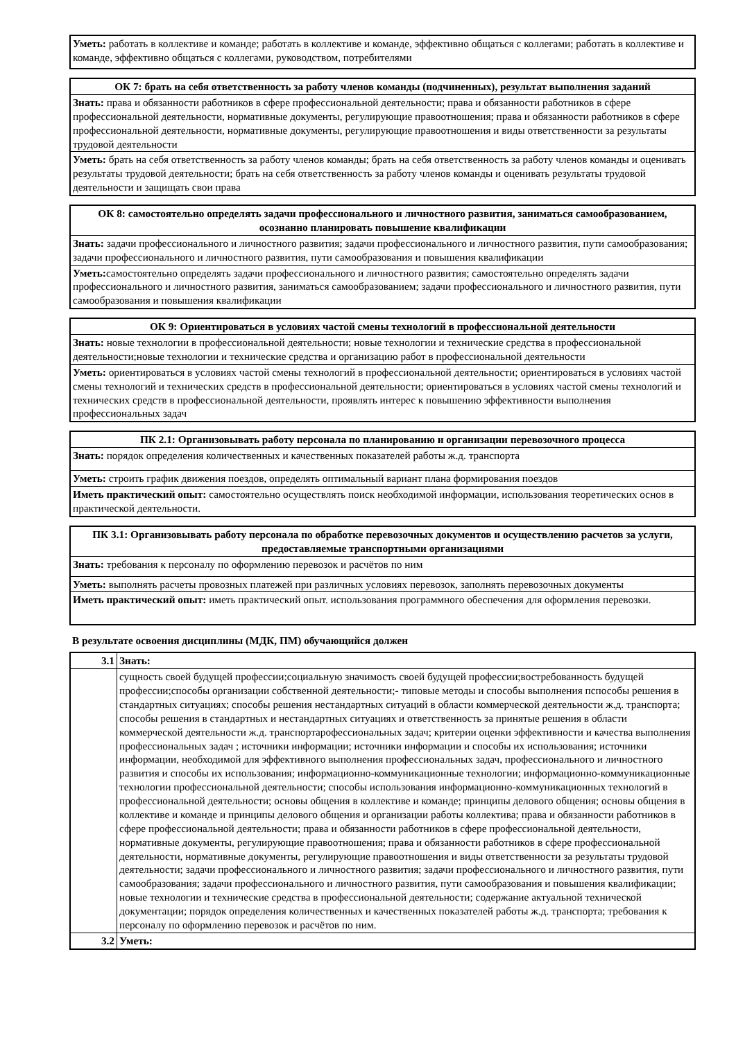| Уметь: работать в коллективе и команде; работать в коллективе и команде, эффективно общаться с коллегами; работать в коллективе и команде, эффективно общаться с коллегами, руководством, потребителями |
| ОК 7: брать на себя ответственность за работу членов команды (подчиненных), результат выполнения заданий |
| --- |
| Знать: права и обязанности работников в сфере профессиональной деятельности; права и обязанности работников в сфере профессиональной деятельности, нормативные документы, регулирующие правоотношения; права и обязанности работников в сфере профессиональной деятельности, нормативные документы, регулирующие правоотношения и виды ответственности за результаты трудовой деятельности |
| Уметь: брать на себя ответственность за работу членов команды; брать на себя ответственность за работу членов команды и оценивать результаты трудовой деятельности; брать на себя ответственность за работу членов команды и оценивать результаты трудовой деятельности и защищать свои права |
| ОК 8: самостоятельно определять задачи профессионального и личностного развития, заниматься самообразованием, осознанно планировать повышение квалификации |
| --- |
| Знать: задачи профессионального и личностного развития; задачи профессионального и личностного развития, пути самообразования; задачи профессионального и личностного развития, пути самообразования и повышения квалификации |
| Уметь: самостоятельно определять задачи профессионального и личностного развития; самостоятельно определять задачи профессионального и личностного развития, заниматься самообразованием; задачи профессионального и личностного развития, пути самообразования и повышения квалификации |
| ОК 9: Ориентироваться в условиях частой смены технологий в профессиональной деятельности |
| --- |
| Знать: новые технологии в профессиональной деятельности; новые технологии и технические средства в профессиональной деятельности;новые технологии и технические средства и организацию работ в профессиональной деятельности |
| Уметь: ориентироваться в условиях частой смены технологий в профессиональной деятельности; ориентироваться в условиях частой смены технологий и технических средств в профессиональной деятельности; ориентироваться в условиях частой смены технологий и технических средств в профессиональной деятельности, проявлять интерес к повышению эффективности выполнения профессиональных задач |
| ПК 2.1: Организовывать работу персонала по планированию и организации перевозочного процесса |
| --- |
| Знать: порядок определения количественных и качественных показателей работы ж.д. транспорта |
| Уметь: строить график движения поездов, определять оптимальный вариант плана формирования поездов |
| Иметь практический опыт: самостоятельно осуществлять поиск необходимой информации, использования теоретических основ в практической деятельности. |
| ПК 3.1: Организовывать работу персонала по обработке перевозочных документов и осуществлению расчетов за услуги, предоставляемые транспортными организациями |
| --- |
| Знать: требования к персоналу по оформлению перевозок и расчётов по ним |
| Уметь: выполнять расчеты провозных платежей при различных условиях перевозок, заполнять перевозочных документы |
| Иметь практический опыт: иметь практический опыт. использования программного обеспечения для оформления перевозки. |
В результате освоения дисциплины (МДК, ПМ) обучающийся должен
| 3.1 | Знать: |
| | сущность своей будущей профессии;социальную значимость своей будущей профессии;востребованность будущей профессии;способы организации собственной деятельности;- типовые методы и способы выполнения пспособы решения в стандартных ситуациях; способы решения нестандартных ситуаций в области коммерческой деятельности ж.д. транспорта; способы решения в стандартных и нестандартных ситуациях и ответственность за принятые решения в области коммерческой деятельности ж.д. транспортарофессиональных задач; критерии оценки эффективности и качества выполнения профессиональных задач ; источники информации; источники информации и способы их использования; источники информации, необходимой для эффективного выполнения профессиональных задач, профессионального и личностного развития и способы их использования; информационно-коммуникационные технологии; информационно-коммуникационные технологии профессиональной деятельности; способы использования информационно-коммуникационных технологий в профессиональной деятельности; основы общения в коллективе и команде; принципы делового общения; основы общения в коллективе и команде и принципы делового общения и организации работы коллектива; права и обязанности работников в сфере профессиональной деятельности; права и обязанности работников в сфере профессиональной деятельности, нормативные документы, регулирующие правоотношения; права и обязанности работников в сфере профессиональной деятельности, нормативные документы, регулирующие правоотношения и виды ответственности за результаты трудовой деятельности; задачи профессионального и личностного развития; задачи профессионального и личностного развития, пути самообразования; задачи профессионального и личностного развития, пути самообразования и повышения квалификации; новые технологии и технические средства в профессиональной деятельности; содержание актуальной технической документации; порядок определения количественных и качественных показателей работы ж.д. транспорта; требования к персоналу по оформлению перевозок и расчётов по ним. |
| 3.2 | Уметь: |